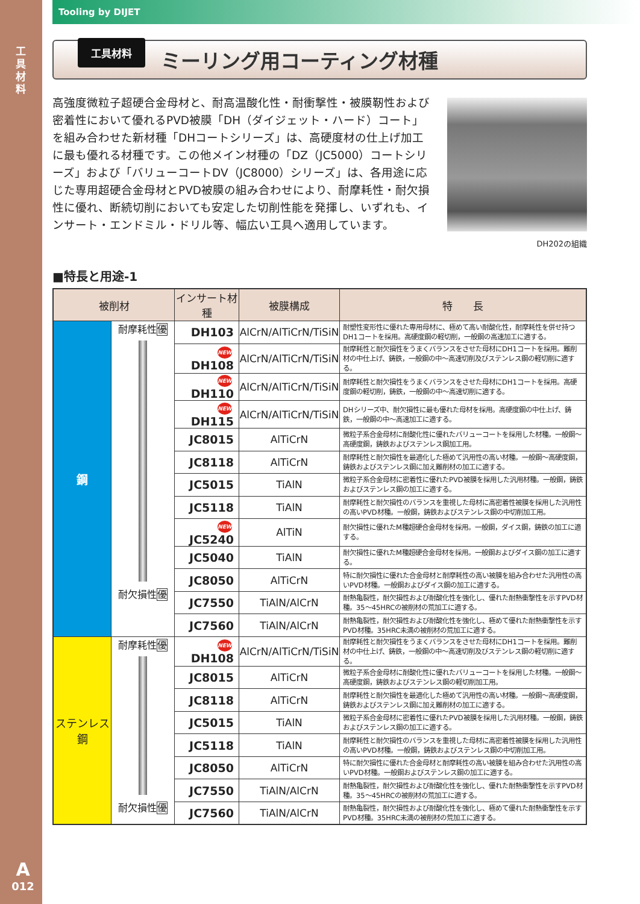工具材料
A
012
Tooling by DIJET
工具材料
ミーリング用コーティング材種
高強度微粒子超硬合金母材と、耐高温酸化性・耐衝撃性・被膜靭性および密着性において優れるPVD被膜「DH（ダイジェット・ハード）コート」を組み合わせた新材種「DHコートシリーズ」は、高硬度材の仕上げ加工に最も優れる材種です。この他メイン材種の「DZ（JC5000）コートシリーズ」および「バリューコートDV（JC8000）シリーズ」は、各用途に応じた専用超硬合金母材とPVD被膜の組み合わせにより、耐摩耗性・耐欠損性に優れ、断続切削においても安定した切削性能を発揮し、いずれも、インサート・エンドミル・ドリル等、幅広い工具へ適用しています。
DH202の組織
■特長と用途-1
| 被削材 | | インサート材種 | 被膜構成 | 特 長 |
| --- | --- | --- | --- | --- |
| 鋼 | 耐摩耗性 優 耐欠損性 優 | DH103 | AlCrN/AlTiCrN/TiSiN | 耐塑性変形性に優れた専用母材に、極めて高い耐酸化性，耐摩耗性を併せ持つDH1コートを採用。高硬度鋼の軽切削，一般鋼の高速加工に適する。 |
| | | NEW DH108 | AlCrN/AlTiCrN/TiSiN | 耐摩耗性と耐欠損性をうまくバランスをさせた母材にDH1コートを採用。難削材の中仕上げ、鋳鉄，一般鋼の中～高速切削及びステンレス鋼の軽切削に適する。 |
| | | NEW DH110 | AlCrN/AlTiCrN/TiSiN | 耐摩耗性と耐欠損性をうまくバランスをさせた母材にDH1コートを採用。高硬度鋼の軽切削，鋳鉄，一般鋼の中～高速切削に適する。 |
| | | NEW DH115 | AlCrN/AlTiCrN/TiSiN | DHシリーズ中、耐欠損性に最も優れた母材を採用。高硬度鋼の中仕上げ、鋳鉄，一般鋼の中～高速加工に適する。 |
| | | JC8015 | AlTiCrN | 微粒子系合金母材に耐酸化性に優れたバリューコートを採用した材種。一般鋼～高硬度鋼，鋳鉄およびステンレス鋼加工用。 |
| | | JC8118 | AlTiCrN | 耐摩耗性と耐欠損性を最適化した極めて汎用性の高い材種。一般鋼～高硬度鋼，鋳鉄およびステンレス鋼に加え難削材の加工に適する。 |
| | | JC5015 | TiAlN | 微粒子系合金母材に密着性に優れたPVD被膜を採用した汎用材種。一般鋼，鋳鉄およびステンレス鋼の加工に適する。 |
| | | JC5118 | TiAlN | 耐摩耗性と耐欠損性のバランスを重視した母材に高密着性被膜を採用した汎用性の高いPVD材種。一般鋼，鋳鉄およびステンレス鋼の中切削加工用。 |
| | | NEW JC5240 | AlTiN | 耐欠損性に優れたM種超硬合金母材を採用。一般鋼，ダイス鋼，鋳鉄の加工に適する。 |
| | | JC5040 | TiAlN | 耐欠損性に優れたM種超硬合金母材を採用。一般鋼およびダイス鋼の加工に適する。 |
| | | JC8050 | AlTiCrN | 特に耐欠損性に優れた合金母材と耐摩耗性の高い被膜を組み合わせた汎用性の高いPVD材種。一般鋼およびダイス鋼の加工に適する。 |
| | | JC7550 | TiAlN/AlCrN | 耐熱亀裂性，耐欠損性および耐酸化性を強化し、優れた耐熱衝撃性を示すPVD材種。35～45HRCの被削材の荒加工に適する。 |
| | | JC7560 | TiAlN/AlCrN | 耐熱亀裂性，耐欠損性および耐酸化性を強化し、極めて優れた耐熱衝撃性を示すPVD材種。35HRC未満の被削材の荒加工に適する。 |
| ステンレス鋼 | 耐摩耗性 優 耐欠損性 優 | NEW DH108 | AlCrN/AlTiCrN/TiSiN | 耐摩耗性と耐欠損性をうまくバランスをさせた母材にDH1コートを採用。難削材の中仕上げ、鋳鉄，一般鋼の中～高速切削及びステンレス鋼の軽切削に適する。 |
| | | JC8015 | AlTiCrN | 微粒子系合金母材に耐酸化性に優れたバリューコートを採用した材種。一般鋼～高硬度鋼，鋳鉄およびステンレス鋼の軽切削加工用。 |
| | | JC8118 | AlTiCrN | 耐摩耗性と耐欠損性を最適化した極めて汎用性の高い材種。一般鋼～高硬度鋼，鋳鉄およびステンレス鋼に加え難削材の加工に適する。 |
| | | JC5015 | TiAlN | 微粒子系合金母材に密着性に優れたPVD被膜を採用した汎用材種。一般鋼，鋳鉄およびステンレス鋼の加工に適する。 |
| | | JC5118 | TiAlN | 耐摩耗性と耐欠損性のバランスを重視した母材に高密着性被膜を採用した汎用性の高いPVD材種。一般鋼，鋳鉄およびステンレス鋼の中切削加工用。 |
| | | JC8050 | AlTiCrN | 特に耐欠損性に優れた合金母材と耐摩耗性の高い被膜を組み合わせた汎用性の高いPVD材種。一般鋼およびステンレス鋼の加工に適する。 |
| | | JC7550 | TiAlN/AlCrN | 耐熱亀裂性，耐欠損性および耐酸化性を強化し、優れた耐熱衝撃性を示すPVD材種。35～45HRCの被削材の荒加工に適する。 |
| | | JC7560 | TiAlN/AlCrN | 耐熱亀裂性，耐欠損性および耐酸化性を強化し、極めて優れた耐熱衝撃性を示すPVD材種。35HRC未満の被削材の荒加工に適する。 |